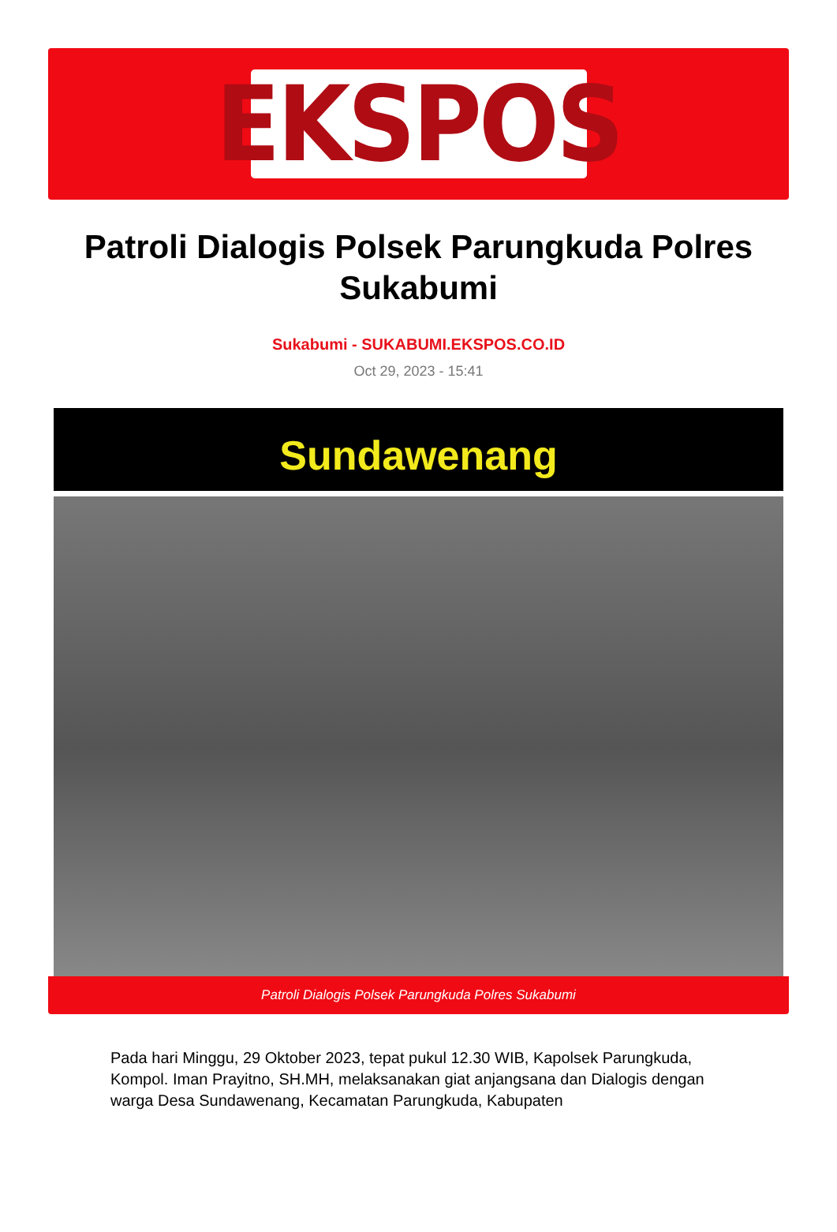EKSPOS
Patroli Dialogis Polsek Parungkuda Polres Sukabumi
Sukabumi - SUKABUMI.EKSPOS.CO.ID
Oct 29, 2023 - 15:41
Sundawenang
Patroli Dialogis Polsek Parungkuda Polres Sukabumi
Pada hari Minggu, 29 Oktober 2023, tepat pukul 12.30 WIB, Kapolsek Parungkuda, Kompol. Iman Prayitno, SH.MH, melaksanakan giat anjangsana dan Dialogis dengan warga Desa Sundawenang, Kecamatan Parungkuda, Kabupaten